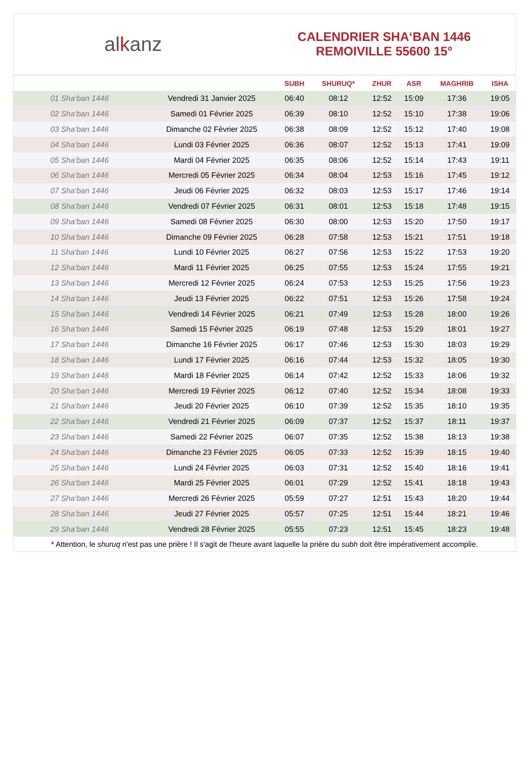alkanz
CALENDRIER SHA‘BAN 1446
REMOIVILLE 55600 15°
| | | SUBH | SHURUQ* | ZHUR | ASR | MAGHRIB | ISHA |
| --- | --- | --- | --- | --- | --- | --- | --- |
| 01 Sha‘ban 1446 | Vendredi 31 Janvier 2025 | 06:40 | 08:12 | 12:52 | 15:09 | 17:36 | 19:05 |
| 02 Sha‘ban 1446 | Samedi 01 Février 2025 | 06:39 | 08:10 | 12:52 | 15:10 | 17:38 | 19:06 |
| 03 Sha‘ban 1446 | Dimanche 02 Février 2025 | 06:38 | 08:09 | 12:52 | 15:12 | 17:40 | 19:08 |
| 04 Sha‘ban 1446 | Lundi 03 Février 2025 | 06:36 | 08:07 | 12:52 | 15:13 | 17:41 | 19:09 |
| 05 Sha‘ban 1446 | Mardi 04 Février 2025 | 06:35 | 08:06 | 12:52 | 15:14 | 17:43 | 19:11 |
| 06 Sha‘ban 1446 | Mercredi 05 Février 2025 | 06:34 | 08:04 | 12:53 | 15:16 | 17:45 | 19:12 |
| 07 Sha‘ban 1446 | Jeudi 06 Février 2025 | 06:32 | 08:03 | 12:53 | 15:17 | 17:46 | 19:14 |
| 08 Sha‘ban 1446 | Vendredi 07 Février 2025 | 06:31 | 08:01 | 12:53 | 15:18 | 17:48 | 19:15 |
| 09 Sha‘ban 1446 | Samedi 08 Février 2025 | 06:30 | 08:00 | 12:53 | 15:20 | 17:50 | 19:17 |
| 10 Sha‘ban 1446 | Dimanche 09 Février 2025 | 06:28 | 07:58 | 12:53 | 15:21 | 17:51 | 19:18 |
| 11 Sha‘ban 1446 | Lundi 10 Février 2025 | 06:27 | 07:56 | 12:53 | 15:22 | 17:53 | 19:20 |
| 12 Sha‘ban 1446 | Mardi 11 Février 2025 | 06:25 | 07:55 | 12:53 | 15:24 | 17:55 | 19:21 |
| 13 Sha‘ban 1446 | Mercredi 12 Février 2025 | 06:24 | 07:53 | 12:53 | 15:25 | 17:56 | 19:23 |
| 14 Sha‘ban 1446 | Jeudi 13 Février 2025 | 06:22 | 07:51 | 12:53 | 15:26 | 17:58 | 19:24 |
| 15 Sha‘ban 1446 | Vendredi 14 Février 2025 | 06:21 | 07:49 | 12:53 | 15:28 | 18:00 | 19:26 |
| 16 Sha‘ban 1446 | Samedi 15 Février 2025 | 06:19 | 07:48 | 12:53 | 15:29 | 18:01 | 19:27 |
| 17 Sha‘ban 1446 | Dimanche 16 Février 2025 | 06:17 | 07:46 | 12:53 | 15:30 | 18:03 | 19:29 |
| 18 Sha‘ban 1446 | Lundi 17 Février 2025 | 06:16 | 07:44 | 12:53 | 15:32 | 18:05 | 19:30 |
| 19 Sha‘ban 1446 | Mardi 18 Février 2025 | 06:14 | 07:42 | 12:52 | 15:33 | 18:06 | 19:32 |
| 20 Sha‘ban 1446 | Mercredi 19 Février 2025 | 06:12 | 07:40 | 12:52 | 15:34 | 18:08 | 19:33 |
| 21 Sha‘ban 1446 | Jeudi 20 Février 2025 | 06:10 | 07:39 | 12:52 | 15:35 | 18:10 | 19:35 |
| 22 Sha‘ban 1446 | Vendredi 21 Février 2025 | 06:09 | 07:37 | 12:52 | 15:37 | 18:11 | 19:37 |
| 23 Sha‘ban 1446 | Samedi 22 Février 2025 | 06:07 | 07:35 | 12:52 | 15:38 | 18:13 | 19:38 |
| 24 Sha‘ban 1446 | Dimanche 23 Février 2025 | 06:05 | 07:33 | 12:52 | 15:39 | 18:15 | 19:40 |
| 25 Sha‘ban 1446 | Lundi 24 Février 2025 | 06:03 | 07:31 | 12:52 | 15:40 | 18:16 | 19:41 |
| 26 Sha‘ban 1446 | Mardi 25 Février 2025 | 06:01 | 07:29 | 12:52 | 15:41 | 18:18 | 19:43 |
| 27 Sha‘ban 1446 | Mercredi 26 Février 2025 | 05:59 | 07:27 | 12:51 | 15:43 | 18:20 | 19:44 |
| 28 Sha‘ban 1446 | Jeudi 27 Février 2025 | 05:57 | 07:25 | 12:51 | 15:44 | 18:21 | 19:46 |
| 29 Sha‘ban 1446 | Vendredi 28 Février 2025 | 05:55 | 07:23 | 12:51 | 15:45 | 18:23 | 19:48 |
* Attention, le shuruq n'est pas une prière ! Il s'agit de l'heure avant laquelle la prière du subh doit être impérativement accomplie.